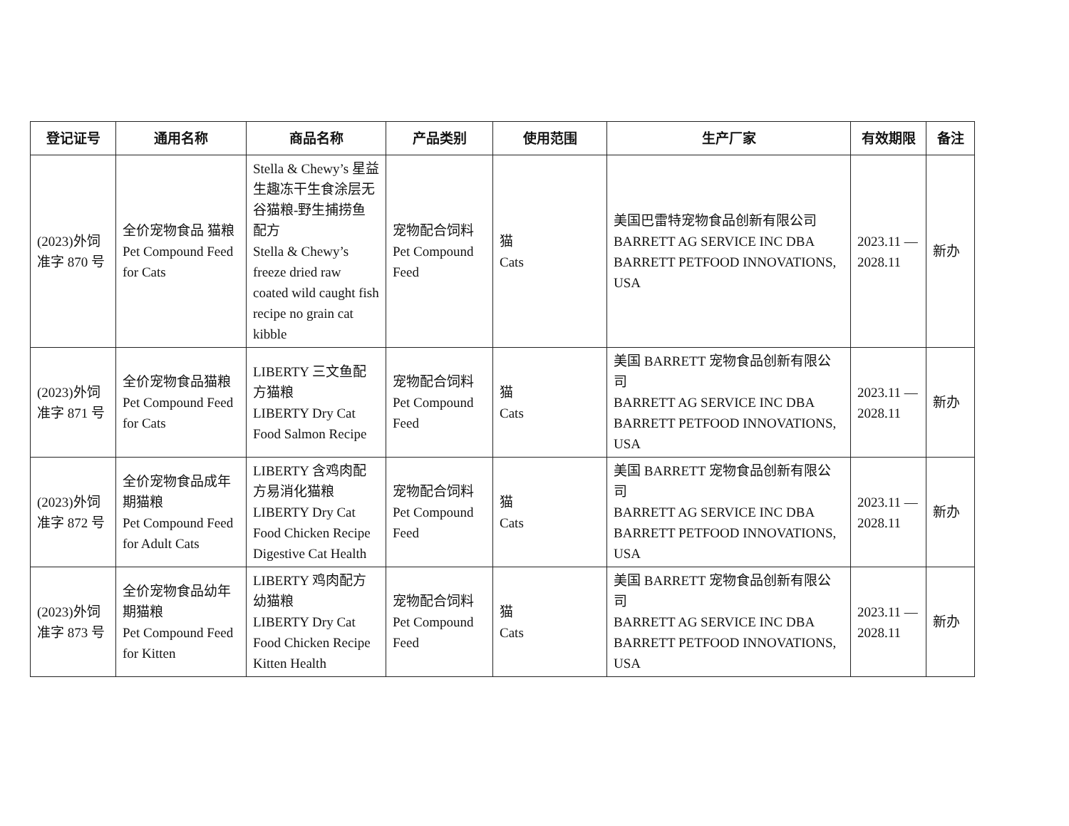| 登记证号 | 通用名称 | 商品名称 | 产品类别 | 使用范围 | 生产厂家 | 有效期限 | 备注 |
| --- | --- | --- | --- | --- | --- | --- | --- |
| (2023)外饲准字 870 号 | 全价宠物食品 猫粮 Pet Compound Feed for Cats | Stella & Chewy’s 星益生趣冻干生食涂层无谷猫粮-野生捕捞鱼配方 Stella & Chewy’s freeze dried raw coated wild caught fish recipe no grain cat kibble | 宠物配合饲料 Pet Compound Feed | 猫 Cats | 美国巴雷特宠物食品创新有限公司 BARRETT AG SERVICE INC DBA BARRETT PETFOOD INNOVATIONS, USA | 2023.11 — 2028.11 | 新办 |
| (2023)外饲准字 871 号 | 全价宠物食品猫粮 Pet Compound Feed for Cats | LIBERTY 三文鱼配方猫粮 LIBERTY Dry Cat Food Salmon Recipe | 宠物配合饲料 Pet Compound Feed | 猫 Cats | 美国 BARRETT 宠物食品创新有限公司 BARRETT AG SERVICE INC DBA BARRETT PETFOOD INNOVATIONS, USA | 2023.11 — 2028.11 | 新办 |
| (2023)外饲准字 872 号 | 全价宠物食品成年期猫粮 Pet Compound Feed for Adult Cats | LIBERTY 含鸡肉配方易消化猫粮 LIBERTY Dry Cat Food Chicken Recipe Digestive Cat Health | 宠物配合饲料 Pet Compound Feed | 猫 Cats | 美国 BARRETT 宠物食品创新有限公司 BARRETT AG SERVICE INC DBA BARRETT PETFOOD INNOVATIONS, USA | 2023.11 — 2028.11 | 新办 |
| (2023)外饲准字 873 号 | 全价宠物食品幼年期猫粮 Pet Compound Feed for Kitten | LIBERTY 鸡肉配方幼猫粮 LIBERTY Dry Cat Food Chicken Recipe Kitten Health | 宠物配合饲料 Pet Compound Feed | 猫 Cats | 美国 BARRETT 宠物食品创新有限公司 BARRETT AG SERVICE INC DBA BARRETT PETFOOD INNOVATIONS, USA | 2023.11 — 2028.11 | 新办 |